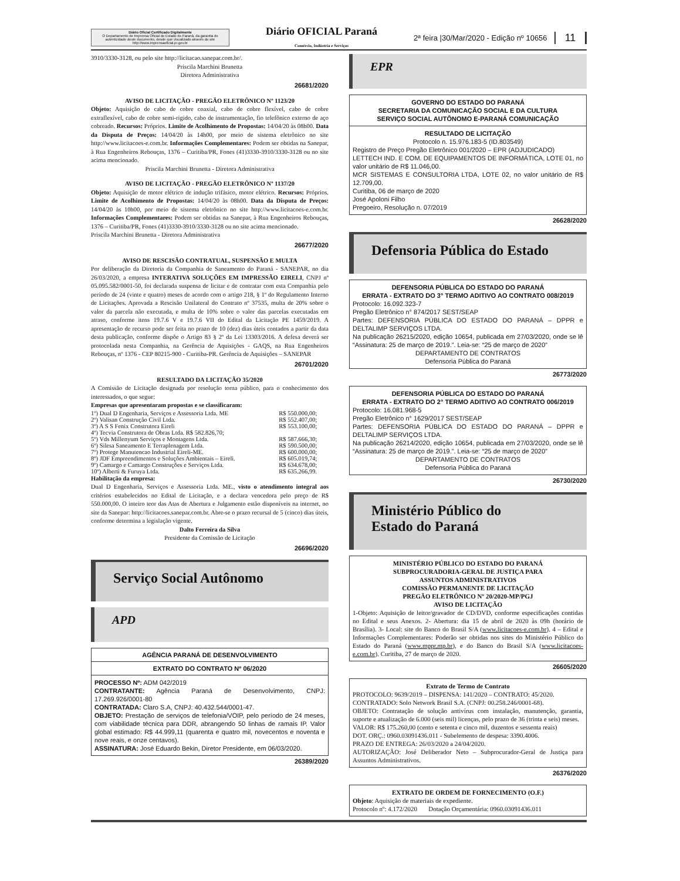Diário Oficial Certificado Digitalmente
O Departamento de Imprensa Oficial do Estado do Paraná, da garantia de autenticidade deste documento, desde que visualizado através do site http://www.imprensaoficial.pr.gov.br
Diário OFICIAL Paraná
Comércio, Indústria e Serviços
2ª feira |30/Mar/2020 - Edição nº 10656
11
3910/3330-3128, ou pelo site http://licitacao.sanepar.com.br/.
Priscila Marchini Brunetta
Diretora Administrativa
26681/2020
AVISO DE LICITAÇÃO - PREGÃO ELETRÔNICO Nº 1123/20
Objeto: Aquisição de cabo de cobre coaxial, cabo de cobre flexível, cabo de cobre extraflexível, cabo de cobre semi-rigido, cabo de instrumentação, fio telefônico externo de aço cobreado. Recursos: Próprios. Limite de Acolhimento de Propostas: 14/04/20 às 08h00. Data da Disputa de Preços: 14/04/20 às 14h00, por meio de sistema eletrônico no site http://www.licitacoes-e.com.br. Informações Complementares: Podem ser obtidas na Sanepar, à Rua Engenheiros Rebouças, 1376 – Curitiba/PR, Fones (41)3330-3910/3330-3128 ou no site acima mencionado.
Priscila Marchini Brunetta - Diretora Administrativa
AVISO DE LICITAÇÃO - PREGÃO ELETRÔNICO Nº 1137/20
Objeto: Aquisição de motor elétrico de indução trifásico, motor elétrico. Recursos: Próprios. Limite de Acolhimento de Propostas: 14/04/20 às 08h00. Data da Disputa de Preços: 14/04/20 às 10h00, por meio de sistema eletrônico no site http://www.licitacoes-e.com.br. Informações Complementares: Podem ser obtidas na Sanepar, à Rua Engenheiros Rebouças, 1376 – Curitiba/PR, Fones (41)3330-3910/3330-3128 ou no site acima mencionado.
Priscila Marchini Brunetta - Diretora Administrativa
26677/2020
AVISO DE RESCISÃO CONTRATUAL, SUSPENSÃO E MULTA
Por deliberação da Diretoria da Companhia de Saneamento do Paraná - SANEPAR, no dia 26/03/2020, a empresa INTERATIVA SOLUÇÕES EM IMPRESSÃO EIRELI, CNPJ nº 05.095.582/0001-50, foi declarada suspensa de licitar e de contratar com esta Companhia pelo período de 24 (vinte e quatro) meses de acordo com o artigo 218, § 1º do Regulamento Interno de Licitações. Aprovada a Rescisão Unilateral do Contrato nº 37535, multa de 20% sobre o valor da parcela não executada, e multa de 10% sobre o valor das parcelas executadas em atraso, conforme itens 19.7.6 V e 19.7.6 VII do Edital da Licitação PE 1459/2019. A apresentação de recurso pode ser feita no prazo de 10 (dez) dias úteis contados a partir da data desta publicação, conforme dispõe o Artigo 83 § 2º da Lei 13303/2016. A defesa deverá ser protocolada nesta Companhia, na Gerência de Aquisições - GAQS, na Rua Engenheiros Rebouças, nº 1376 - CEP 80215-900 - Curitiba-PR. Gerência de Aquisições – SANEPAR
26701/2020
RESULTADO DA LICITAÇÃO 35/2020
A Comissão de Licitação designada por resolução torna público, para o conhecimento dos interessados, o que segue:
Empresas que apresentaram propostas e se classificaram:
| 1º) Dual D Engenharia, Serviços e Assessoria Ltda. ME | R$ 550.000,00; |
| 2º) Valisan Construção Civil Ltda. | R$ 552.407,00; |
| 3º) A S S Fenix Construtora Eireli | R$ 553.100,00; |
| 4º) Tecvia Construtora de Obras Ltda. R$ 582.826,70; | |
| 5º) Vds Millenyum Serviços e Montagens Ltda. | R$ 587.666,30; |
| 6º) Silesa Saneamento E Terraplenagem Ltda. | R$ 590.500,00; |
| 7º) Protege Manutencao Industrial Eireli-ME. | R$ 600.000,00; |
| 8º) JDF Empreendimentos e Soluções Ambientais – Eireli. | R$ 605.019,74; |
| 9º) Camargo e Camargo Construções e Serviços Ltda. | R$ 634.678,00; |
| 10º) Alberti & Furuya Ltda. | R$ 635.266,99. |
Habilitação da empresa:
Dual D Engenharia, Serviços e Assessoria Ltda. ME., visto o atendimento integral aos critérios estabelecidos no Edital de Licitação, e a declara vencedora pelo preço de R$ 550.000,00. O inteiro teor das Atas de Abertura e Julgamento estão disponíveis na internet, no site da Sanepar: http://licitacoes.sanepar.com.br. Abre-se o prazo recursal de 5 (cinco) dias úteis, conforme determina a legislação vigente.
Dalto Ferreira da Silva
Presidente da Comissão de Licitação
26696/2020
Serviço Social Autônomo
APD
AGÊNCIA PARANÁ DE DESENVOLVIMENTO
EXTRATO DO CONTRATO Nº 06/2020
PROCESSO Nº: ADM 042/2019
CONTRATANTE: Agência Paraná de Desenvolvimento, CNPJ: 17.269.926/0001-80
CONTRATADA: Claro S.A, CNPJ: 40.432.544/0001-47.
OBJETO: Prestação de serviços de telefonia/VOIP, pelo período de 24 meses, com viabilidade técnica para DDR, abrangendo 50 linhas de ramais IP. Valor global estimado: R$ 44.999,11 (quarenta e quatro mil, novecentos e noventa e nove reais, e onze centavos).
ASSINATURA: José Eduardo Bekin, Diretor Presidente, em 06/03/2020.
26389/2020
EPR
GOVERNO DO ESTADO DO PARANÁ
SECRETARIA DA COMUNICAÇÃO SOCIAL E DA CULTURA
SERVIÇO SOCIAL AUTÔNOMO E-PARANÁ COMUNICAÇÃO
RESULTADO DE LICITAÇÃO
Protocolo n. 15.976.183-5 (ID.803549)
Registro de Preço Pregão Eletrônico 001/2020 – EPR (ADJUDICADO)
LETTECH IND. E COM. DE EQUIPAMENTOS DE INFORMÁTICA, LOTE 01, no valor unitário de R$ 11.046,00.
MCR SISTEMAS E CONSULTORIA LTDA, LOTE 02, no valor unitário de R$ 12.709,00.
Curitiba, 06 de março de 2020
José Apoloni Filho
Pregoeiro, Resolução n. 07/2019
26628/2020
Defensoria Pública do Estado
DEFENSORIA PÚBLICA DO ESTADO DO PARANÁ
ERRATA - EXTRATO DO 3° TERMO ADITIVO AO CONTRATO 008/2019
Protocolo: 16.092.323-7
Pregão Eletrônico n° 874/2017 SEST/SEAP
Partes: DEFENSORIA PÚBLICA DO ESTADO DO PARANÁ – DPPR e DELTALIMP SERVIÇOS LTDA.
Na publicação 26215/2020, edição 10654, publicada em 27/03/2020, onde se lê “Assinatura: 25 de março de 2019.”. Leia-se: “25 de março de 2020”
DEPARTAMENTO DE CONTRATOS
Defensoria Pública do Paraná
26773/2020
DEFENSORIA PÚBLICA DO ESTADO DO PARANÁ
ERRATA - EXTRATO DO 2° TERMO ADITIVO AO CONTRATO 006/2019
Protocolo: 16.081.968-5
Pregão Eletrônico n° 1629/2017 SEST/SEAP
Partes: DEFENSORIA PÚBLICA DO ESTADO DO PARANÁ – DPPR e DELTALIMP SERVIÇOS LTDA.
Na publicação 26214/2020, edição 10654, publicada em 27/03/2020, onde se lê “Assinatura: 25 de março de 2019.”. Leia-se: “25 de março de 2020”
DEPARTAMENTO DE CONTRATOS
Defensoria Pública do Paraná
26730/2020
Ministério Público do
Estado do Paraná
MINISTÉRIO PÚBLICO DO ESTADO DO PARANÁ
SUBPROCURADORIA-GERAL DE JUSTIÇA PARA
ASSUNTOS ADMINISTRATIVOS
COMISSÃO PERMANENTE DE LICITAÇÃO
PREGÃO ELETRÔNICO Nº 20/2020-MP/PGJ
AVISO DE LICITAÇÃO
1-Objeto: Aquisição de leitor/gravador de CD/DVD, conforme especificações contidas no Edital e seus Anexos. 2- Abertura: dia 15 de abril de 2020 às 09h (horário de Brasília). 3- Local: site do Banco do Brasil S/A (www.licitacoes-e.com.br). 4 – Edital e Informações Complementares: Poderão ser obtidas nos sites do Ministério Público do Estado do Paraná (www.mppr.mp.br), e do Banco do Brasil S/A (www.licitacoes-e.com.br). Curitiba, 27 de março de 2020.
26605/2020
Extrato de Termo de Contrato
PROTOCOLO: 9639/2019 – DISPENSA: 141/2020 – CONTRATO: 45/2020.
CONTRATADO: Solo Network Brasil S.A. (CNPJ: 00.258.246/0001-68).
OBJETO: Contratação de solução antivírus com instalação, manutenção, garantia, suporte e atualização de 6.000 (seis mil) licenças, pelo prazo de 36 (trinta e seis) meses.
VALOR: R$ 175.260,00 (cento e setenta e cinco mil, duzentos e sessenta reais)
DOT. ORÇ.: 0960.03091436.011 - Subelemento de despesa: 3390.4006.
PRAZO DE ENTREGA: 26/03/2020 a 24/04/2020.
AUTORIZAÇÃO: José Deliberador Neto – Subprocurador-Geral de Justiça para Assuntos Administrativos.
26376/2020
EXTRATO DE ORDEM DE FORNECIMENTO (O.F.)
Objeto: Aquisição de materiais de expediente.
Protocolo nº: 4.172/2020 Dotação Orçamentária: 0960.03091436.011